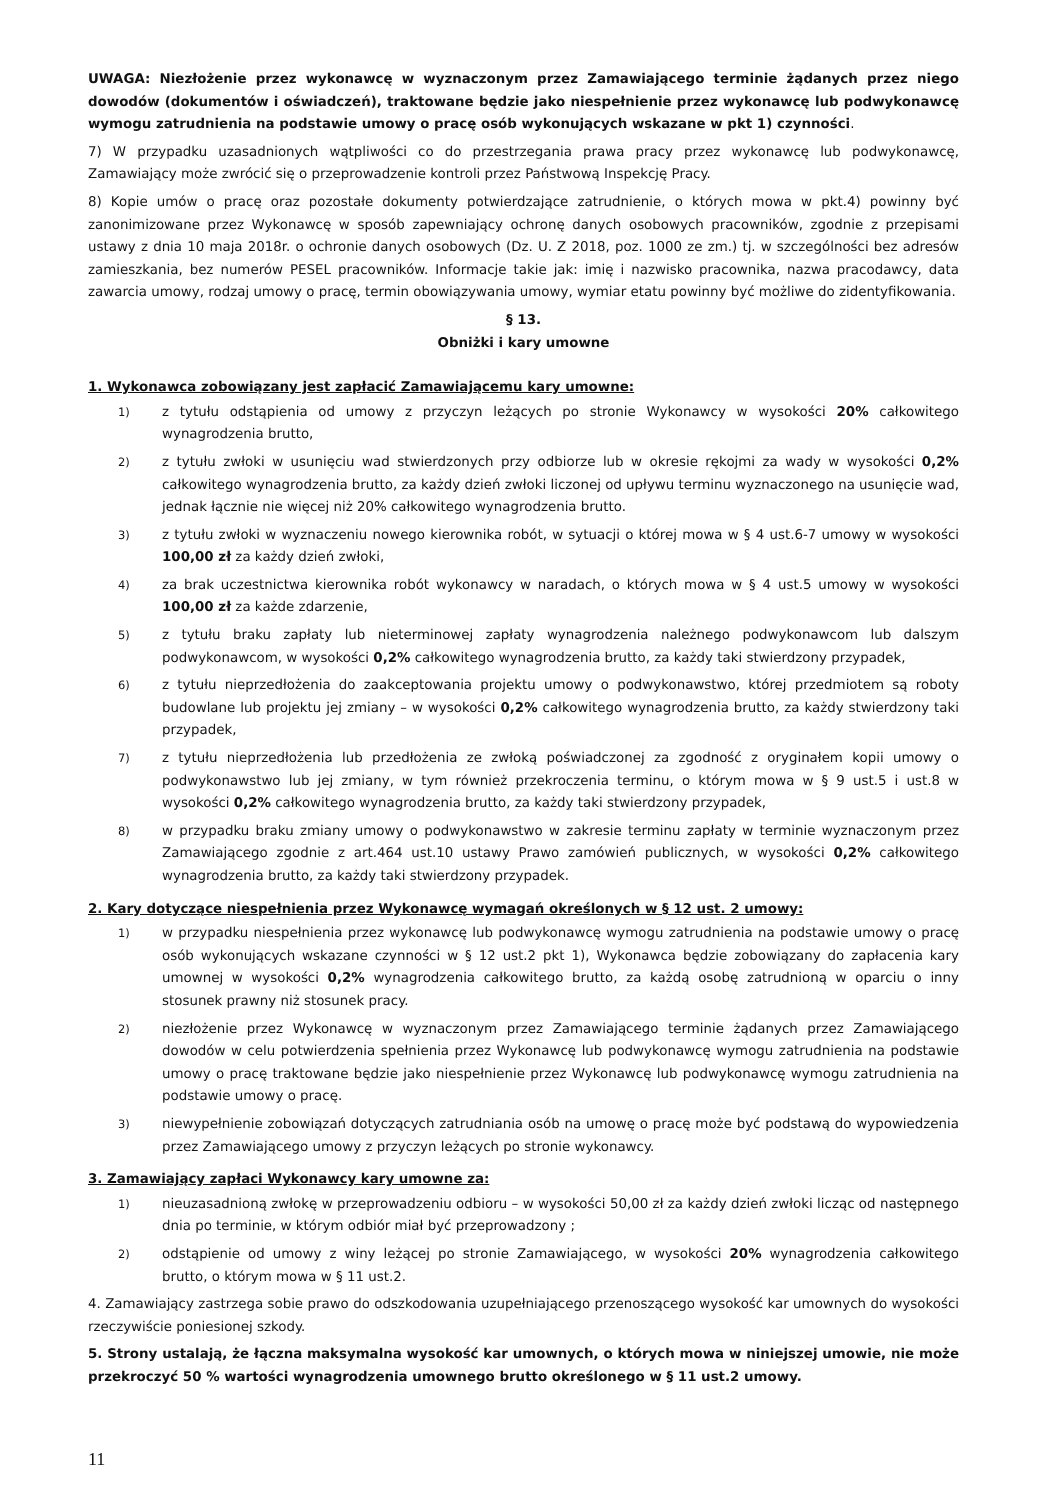UWAGA: Niezłożenie przez wykonawcę w wyznaczonym przez Zamawiającego terminie żądanych przez niego dowodów (dokumentów i oświadczeń), traktowane będzie jako niespełnienie przez wykonawcę lub podwykonawcę wymogu zatrudnienia na podstawie umowy o pracę osób wykonujących wskazane w pkt 1) czynności.
7) W przypadku uzasadnionych wątpliwości co do przestrzegania prawa pracy przez wykonawcę lub podwykonawcę, Zamawiający może zwrócić się o przeprowadzenie kontroli przez Państwową Inspekcję Pracy.
8) Kopie umów o pracę oraz pozostałe dokumenty potwierdzające zatrudnienie, o których mowa w pkt.4) powinny być zanonimizowane przez Wykonawcę w sposób zapewniający ochronę danych osobowych pracowników, zgodnie z przepisami ustawy z dnia 10 maja 2018r. o ochronie danych osobowych (Dz. U. Z 2018, poz. 1000 ze zm.) tj. w szczególności bez adresów zamieszkania, bez numerów PESEL pracowników. Informacje takie jak: imię i nazwisko pracownika, nazwa pracodawcy, data zawarcia umowy, rodzaj umowy o pracę, termin obowiązywania umowy, wymiar etatu powinny być możliwe do zidentyfikowania.
§ 13.
Obniżki i kary umowne
1. Wykonawca zobowiązany jest zapłacić Zamawiającemu kary umowne:
1) z tytułu odstąpienia od umowy z przyczyn leżących po stronie Wykonawcy w wysokości 20% całkowitego wynagrodzenia brutto,
2) z tytułu zwłoki w usunięciu wad stwierdzonych przy odbiorze lub w okresie rękojmi za wady w wysokości 0,2% całkowitego wynagrodzenia brutto, za każdy dzień zwłoki liczonej od upływu terminu wyznaczonego na usunięcie wad, jednak łącznie nie więcej niż 20% całkowitego wynagrodzenia brutto.
3) z tytułu zwłoki w wyznaczeniu nowego kierownika robót, w sytuacji o której mowa w § 4 ust.6-7 umowy w wysokości 100,00 zł za każdy dzień zwłoki,
4) za brak uczestnictwa kierownika robót wykonawcy w naradach, o których mowa w § 4 ust.5 umowy w wysokości 100,00 zł za każde zdarzenie,
5) z tytułu braku zapłaty lub nieterminowej zapłaty wynagrodzenia należnego podwykonawcom lub dalszym podwykonawcom, w wysokości 0,2% całkowitego wynagrodzenia brutto, za każdy taki stwierdzony przypadek,
6) z tytułu nieprzedłożenia do zaakceptowania projektu umowy o podwykonawstwo, której przedmiotem są roboty budowlane lub projektu jej zmiany – w wysokości 0,2% całkowitego wynagrodzenia brutto, za każdy stwierdzony taki przypadek,
7) z tytułu nieprzedłożenia lub przedłożenia ze zwłoką poświadczonej za zgodność z oryginałem kopii umowy o podwykonawstwo lub jej zmiany, w tym również przekroczenia terminu, o którym mowa w § 9 ust.5 i ust.8 w wysokości 0,2% całkowitego wynagrodzenia brutto, za każdy taki stwierdzony przypadek,
8) w przypadku braku zmiany umowy o podwykonawstwo w zakresie terminu zapłaty w terminie wyznaczonym przez Zamawiającego zgodnie z art.464 ust.10 ustawy Prawo zamówień publicznych, w wysokości 0,2% całkowitego wynagrodzenia brutto, za każdy taki stwierdzony przypadek.
2. Kary dotyczące niespełnienia przez Wykonawcę wymagań określonych w § 12 ust. 2 umowy:
1) w przypadku niespełnienia przez wykonawcę lub podwykonawcę wymogu zatrudnienia na podstawie umowy o pracę osób wykonujących wskazane czynności w § 12 ust.2 pkt 1), Wykonawca będzie zobowiązany do zapłacenia kary umownej w wysokości 0,2% wynagrodzenia całkowitego brutto, za każdą osobę zatrudnioną w oparciu o inny stosunek prawny niż stosunek pracy.
2) niezłożenie przez Wykonawcę w wyznaczonym przez Zamawiającego terminie żądanych przez Zamawiającego dowodów w celu potwierdzenia spełnienia przez Wykonawcę lub podwykonawcę wymogu zatrudnienia na podstawie umowy o pracę traktowane będzie jako niespełnienie przez Wykonawcę lub podwykonawcę wymogu zatrudnienia na podstawie umowy o pracę.
3) niewypełnienie zobowiązań dotyczących zatrudniania osób na umowę o pracę może być podstawą do wypowiedzenia przez Zamawiającego umowy z przyczyn leżących po stronie wykonawcy.
3. Zamawiający zapłaci Wykonawcy kary umowne za:
1) nieuzasadnioną zwłokę w przeprowadzeniu odbioru – w wysokości 50,00 zł za każdy dzień zwłoki licząc od następnego dnia po terminie, w którym odbiór miał być przeprowadzony ;
2) odstąpienie od umowy z winy leżącej po stronie Zamawiającego, w wysokości 20% wynagrodzenia całkowitego brutto, o którym mowa w § 11 ust.2.
4. Zamawiający zastrzega sobie prawo do odszkodowania uzupełniającego przenoszącego wysokość kar umownych do wysokości rzeczywiście poniesionej szkody.
5. Strony ustalają, że łączna maksymalna wysokość kar umownych, o których mowa w niniejszej umowie, nie może przekroczyć 50 % wartości wynagrodzenia umownego brutto określonego w § 11 ust.2 umowy.
11